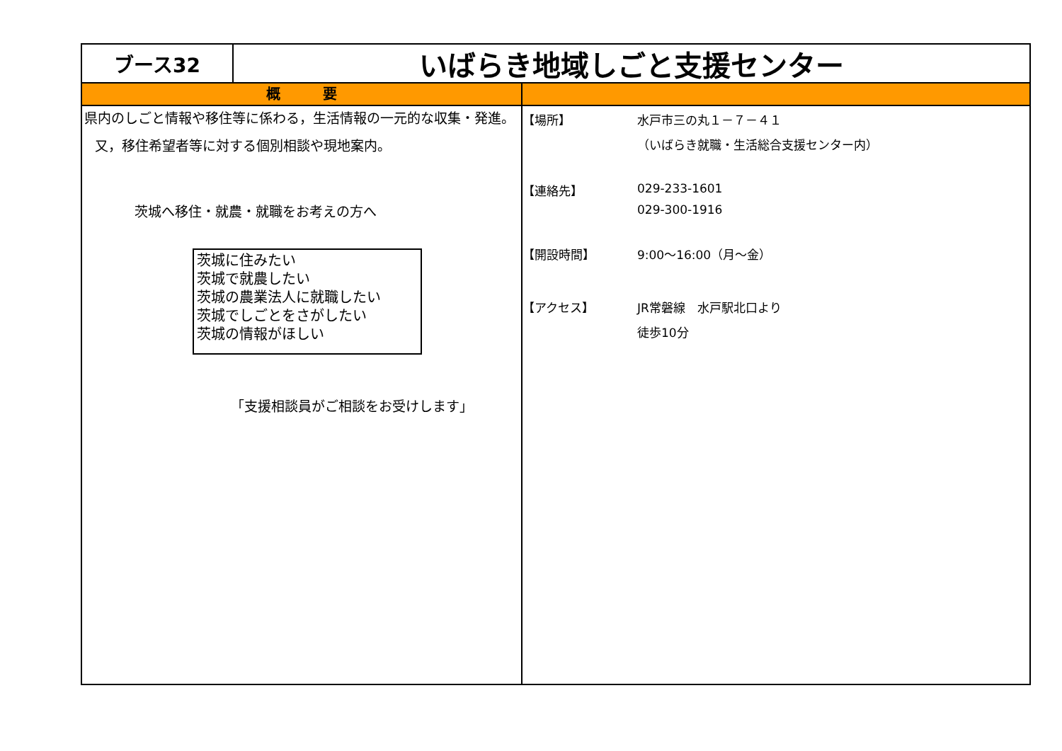ブース32
いばらき地域しごと支援センター
概　　　要
県内のしごと情報や移住等に係わる，生活情報の一元的な収集・発進。
又，移住希望者等に対する個別相談や現地案内。
茨城へ移住・就農・就職をお考えの方へ
茨城に住みたい
茨城で就農したい
茨城の農業法人に就職したい
茨城でしごとをさがしたい
茨城の情報がほしい
「支援相談員がご相談をお受けします」
【場所】 水戸市三の丸１－７－４１
（いばらき就職・生活総合支援センター内）
【連絡先】 029-233-1601
029-300-1916
【開設時間】 9:00～16:00（月～金）
【アクセス】 JR常磐線　水戸駅北口より
徒歩10分